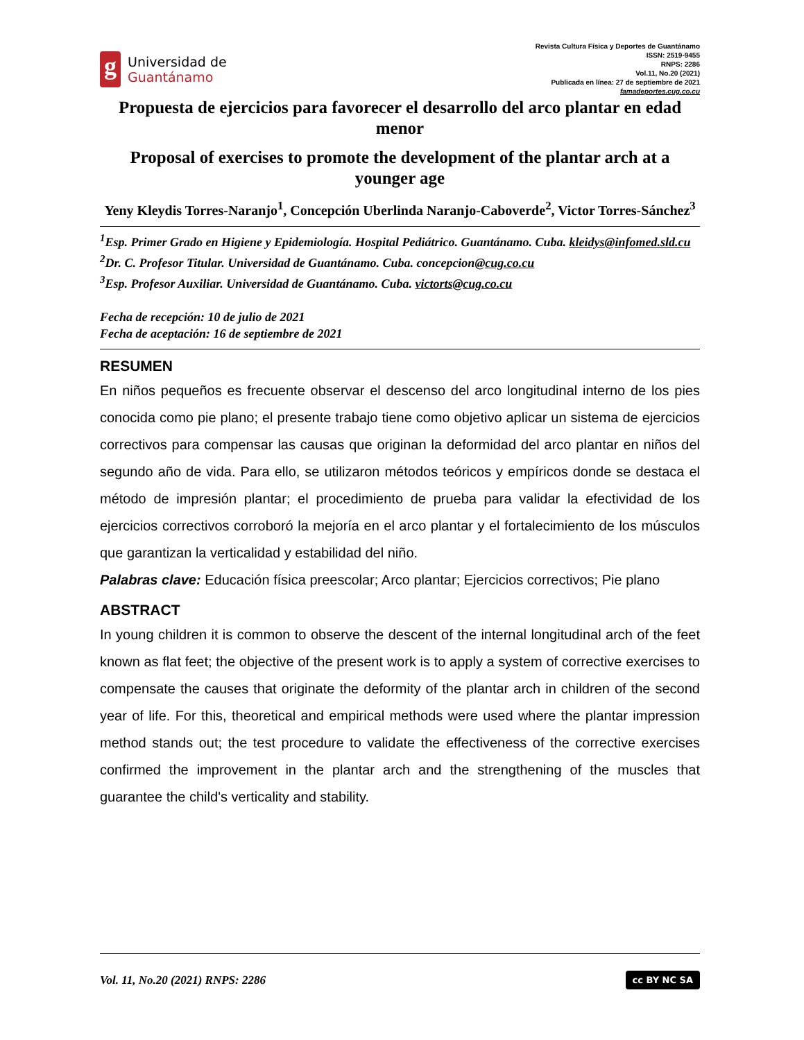g
Universidad de
Guantánamo
Revista Cultura Física y Deportes de Guantánamo
ISSN: 2519-9455
RNPS: 2286
Vol.11, No.20 (2021)
Publicada en línea: 27 de septiembre de 2021
famadeportes.cug.co.cu
Propuesta de ejercicios para favorecer el desarrollo del arco plantar en edad menor
Proposal of exercises to promote the development of the plantar arch at a younger age
Yeny Kleydis Torres-Naranjo<sup>1</sup>, Concepción Uberlinda Naranjo-Caboverde<sup>2</sup>, Victor Torres-Sánchez<sup>3</sup>
<sup>1</sup> Esp. Primer Grado en Higiene y Epidemiología. Hospital Pediátrico. Guantánamo. Cuba. kleidys@infomed.sld.cu
<sup>2</sup> Dr. C. Profesor Titular. Universidad de Guantánamo. Cuba. concepcion@cug.co.cu
<sup>3</sup> Esp. Profesor Auxiliar. Universidad de Guantánamo. Cuba. victorts@cug.co.cu
Fecha de recepción: 10 de julio de 2021
Fecha de aceptación: 16 de septiembre de 2021
RESUMEN
En niños pequeños es frecuente observar el descenso del arco longitudinal interno de los pies conocida como pie plano; el presente trabajo tiene como objetivo aplicar un sistema de ejercicios correctivos para compensar las causas que originan la deformidad del arco plantar en niños del segundo año de vida. Para ello, se utilizaron métodos teóricos y empíricos donde se destaca el método de impresión plantar; el procedimiento de prueba para validar la efectividad de los ejercicios correctivos corroboró la mejoría en el arco plantar y el fortalecimiento de los músculos que garantizan la verticalidad y estabilidad del niño.
Palabras clave: Educación física preescolar; Arco plantar; Ejercicios correctivos; Pie plano
ABSTRACT
In young children it is common to observe the descent of the internal longitudinal arch of the feet known as flat feet; the objective of the present work is to apply a system of corrective exercises to compensate the causes that originate the deformity of the plantar arch in children of the second year of life. For this, theoretical and empirical methods were used where the plantar impression method stands out; the test procedure to validate the effectiveness of the corrective exercises confirmed the improvement in the plantar arch and the strengthening of the muscles that guarantee the child's verticality and stability.
Vol. 11, No.20 (2021) RNPS: 2286 cc BY NC SA